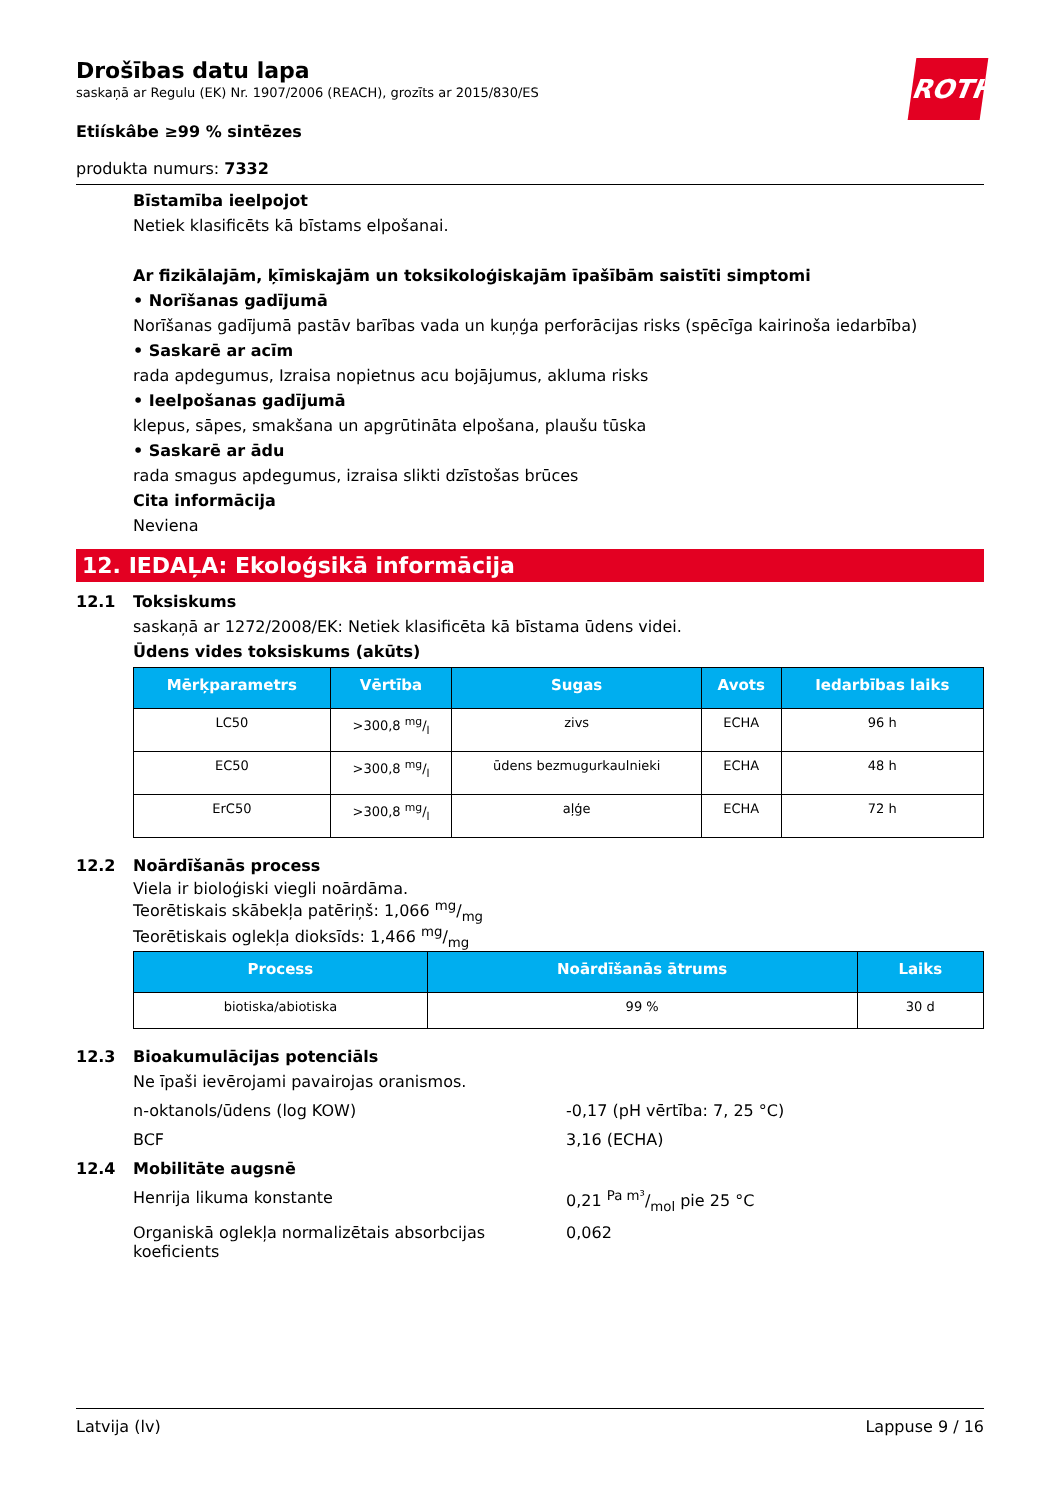ROTH
Drošības datu lapa
saskaņā ar Regulu (EK) Nr. 1907/2006 (REACH), grozīts ar 2015/830/ES
Etiískâbe ≥99 % sintēzes
produkta numurs: 7332
Bīstamība ieelpojot
Netiek klasificēts kā bīstams elpošanai.
Ar fizikālajām, ķīmiskajām un toksikoloģiskajām īpašībām saistīti simptomi
• Norīšanas gadījumā
Norīšanas gadījumā pastāv barības vada un kuņģa perforācijas risks (spēcīga kairinoša iedarbība)
• Saskarē ar acīm
rada apdegumus, Izraisa nopietnus acu bojājumus, akluma risks
• Ieelpošanas gadījumā
klepus, sāpes, smakšana un apgrūtināta elpošana, plaušu tūska
• Saskarē ar ādu
rada smagus apdegumus, izraisa slikti dzīstošas brūces
Cita informācija
Neviena
12. IEDAĻA: Ekoloģsikā informācija
12.1 Toksiskums
saskaņā ar 1272/2008/EK: Netiek klasificēta kā bīstama ūdens videi.
Ūdens vides toksiskums (akūts)
| Mērķparametrs | Vērtība | Sugas | Avots | Iedarbības laiks |
| --- | --- | --- | --- | --- |
| LC50 | >300,8 mg/l | zivs | ECHA | 96 h |
| EC50 | >300,8 mg/l | ūdens bezmugurkaulnieki | ECHA | 48 h |
| ErC50 | >300,8 mg/l | aļģe | ECHA | 72 h |
12.2 Noārdīšanās process
Viela ir bioloģiski viegli noārdāma.
Teorētiskais skābekļa patēriņš: 1,066 mg/mg
Teorētiskais oglekļa dioksīds: 1,466 mg/mg
| Process | Noārdīšanās ātrums | Laiks |
| --- | --- | --- |
| biotiska/abiotiska | 99 % | 30 d |
12.3 Bioakumulācijas potenciāls
Ne īpaši ievērojami pavairojas oranismos.
n-oktanols/ūdens (log KOW) -0,17 (pH vērtība: 7, 25 °C)
BCF 3,16 (ECHA)
12.4 Mobilitāte augsnē
Henrija likuma konstante 0,21 Pa m³/mol pie 25 °C
Organiskā oglekļa normalizētais absorbcijas koeficients
0,062
Latvija (lv) Lappuse 9 / 16